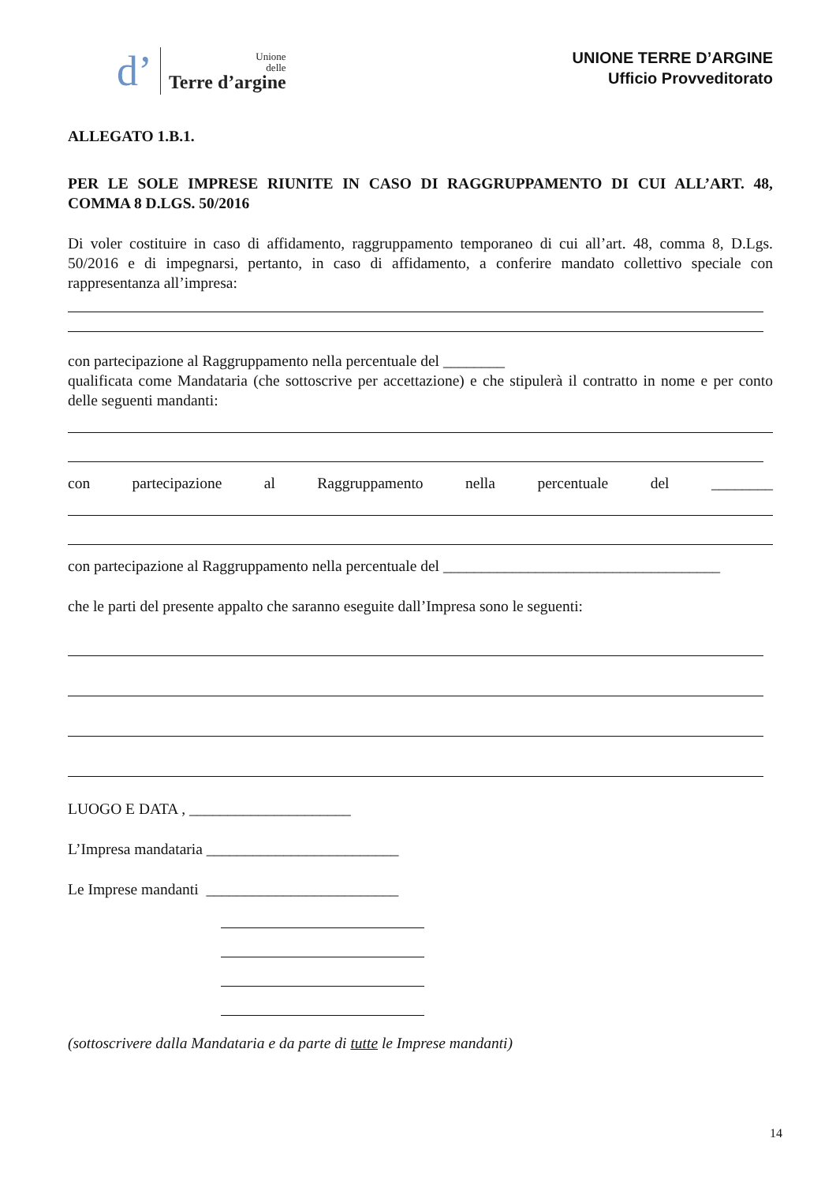d’
Unione
delle
Terre d’argine
UNIONE TERRE D’ARGINE
Ufficio Provveditorato
ALLEGATO 1.B.1.
PER LE SOLE IMPRESE RIUNITE IN CASO DI RAGGRUPPAMENTO DI CUI ALL’ART. 48, COMMA 8 D.LGS. 50/2016
Di voler costituire in caso di affidamento, raggruppamento temporaneo di cui all’art. 48, comma 8, D.Lgs. 50/2016 e di impegnarsi, pertanto, in caso di affidamento, a conferire mandato collettivo speciale con rappresentanza all’impresa:
con partecipazione al Raggruppamento nella percentuale del ________
qualificata come Mandataria (che sottoscrive per accettazione) e che stipulerà il contratto in nome e per conto delle seguenti mandanti:
con partecipazione al Raggruppamento nella percentuale del ________
con partecipazione al Raggruppamento nella percentuale del ____________________________________
che le parti del presente appalto che saranno eseguite dall’Impresa sono le seguenti:
LUOGO E DATA , _____________________
L’Impresa mandataria _________________________
Le Imprese mandanti _________________________
(sottoscrivere dalla Mandataria e da parte di tutte le Imprese mandanti)
14